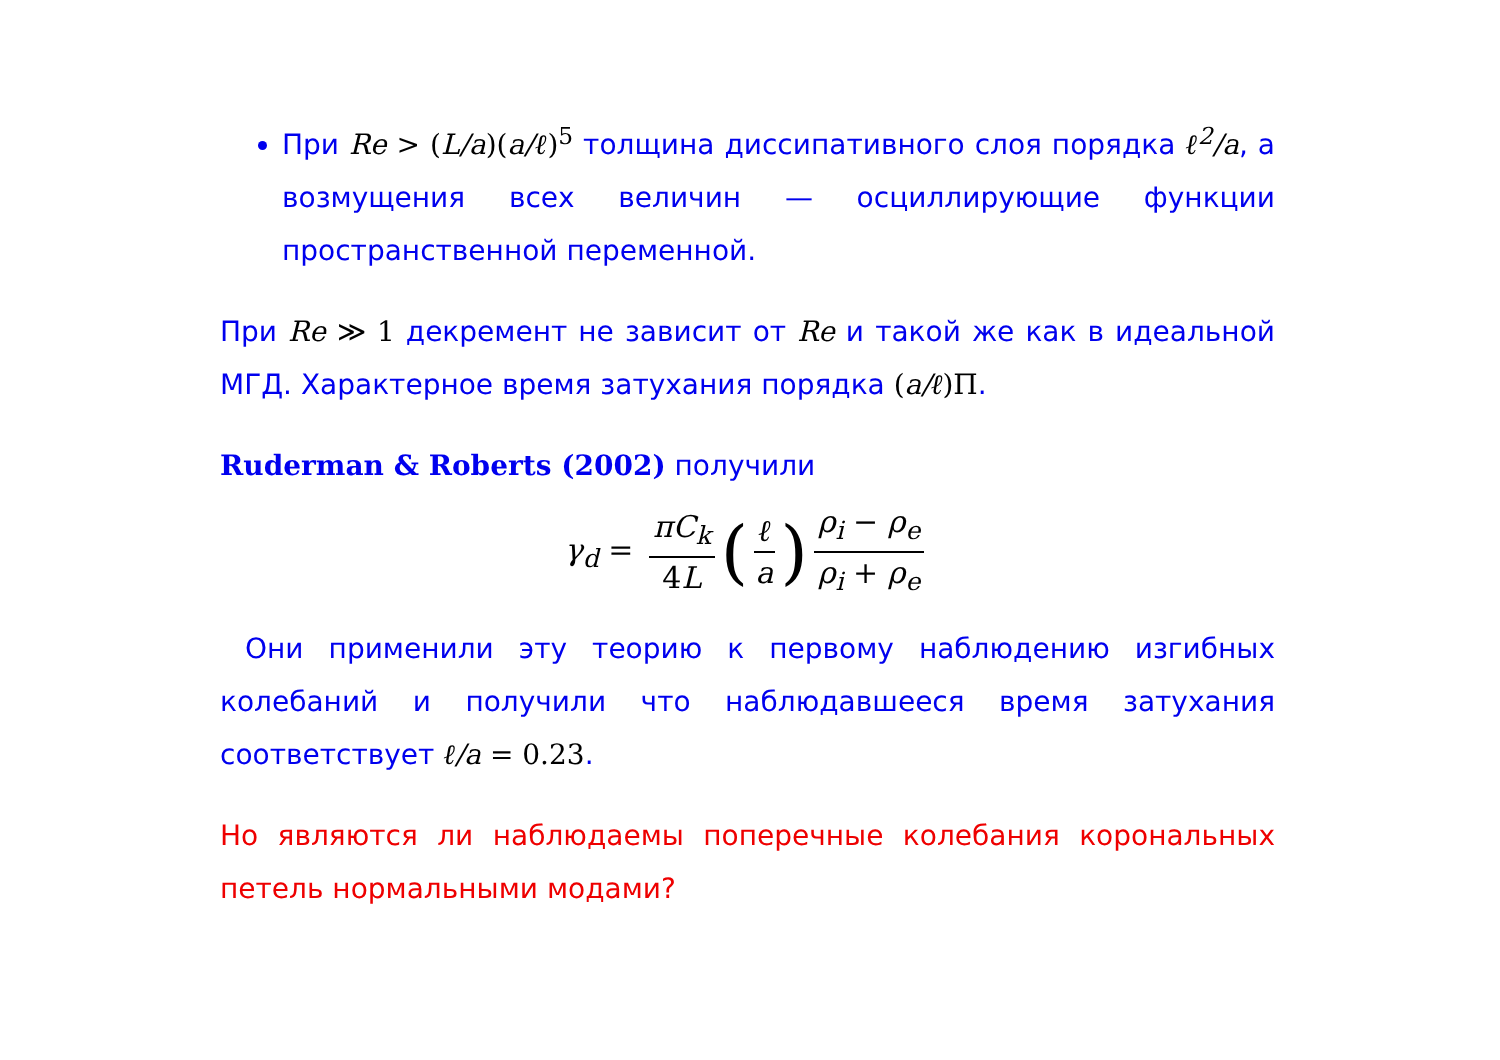При Re > (L/a)(a/ℓ)<sup>5</sup> толщина диссипативного слоя порядка ℓ<sup>2</sup>/a, а возмущения всех величин — осциллирующие функции пространственной переменной.
При Re ≫ 1 декремент не зависит от Re и такой же как в идеальной МГД. Характерное время затухания порядка (a/ℓ)Π.
Ruderman & Roberts (2002) получили
γ<sub>d</sub> = πC<sub>k</sub> 4L (ℓ a) ρ<sub>i</sub> − ρ<sub>e</sub> ρ<sub>i</sub> + ρ<sub>e</sub>
Они применили эту теорию к первому наблюдению изгибных колебаний и получили что наблюдавшееся время затухания соответствует ℓ/a = 0.23.
Но являются ли наблюдаемы поперечные колебания корональных петель нормальными модами?